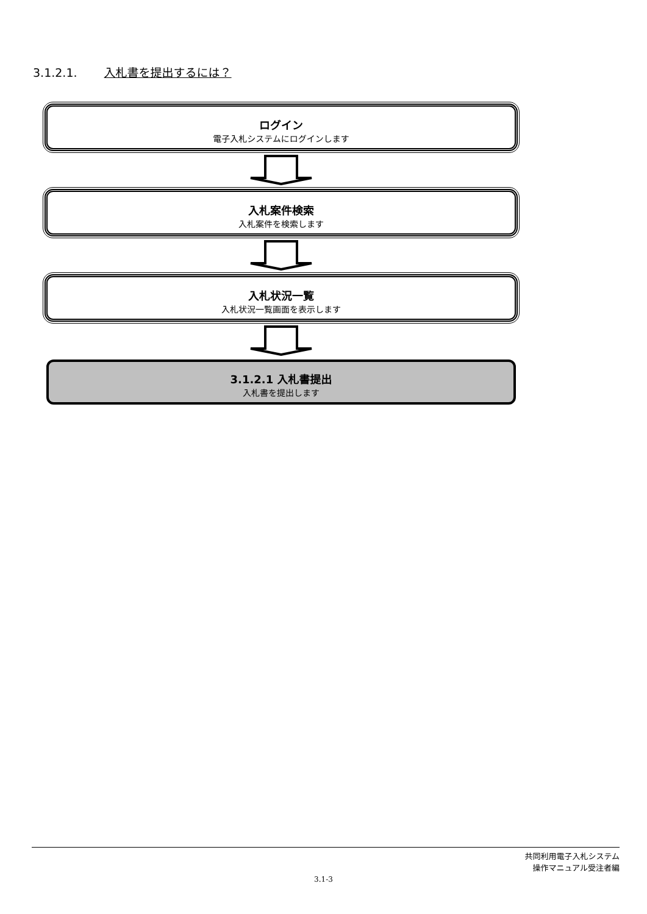3.1.2.1. 入札書を提出するには？
ログイン
電子入札システムにログインします
入札案件検索
入札案件を検索します
入札状況一覧
入札状況一覧画面を表示します
3.1.2.1 入札書提出
入札書を提出します
共同利用電子入札システム
操作マニュアル受注者編
3.1-3